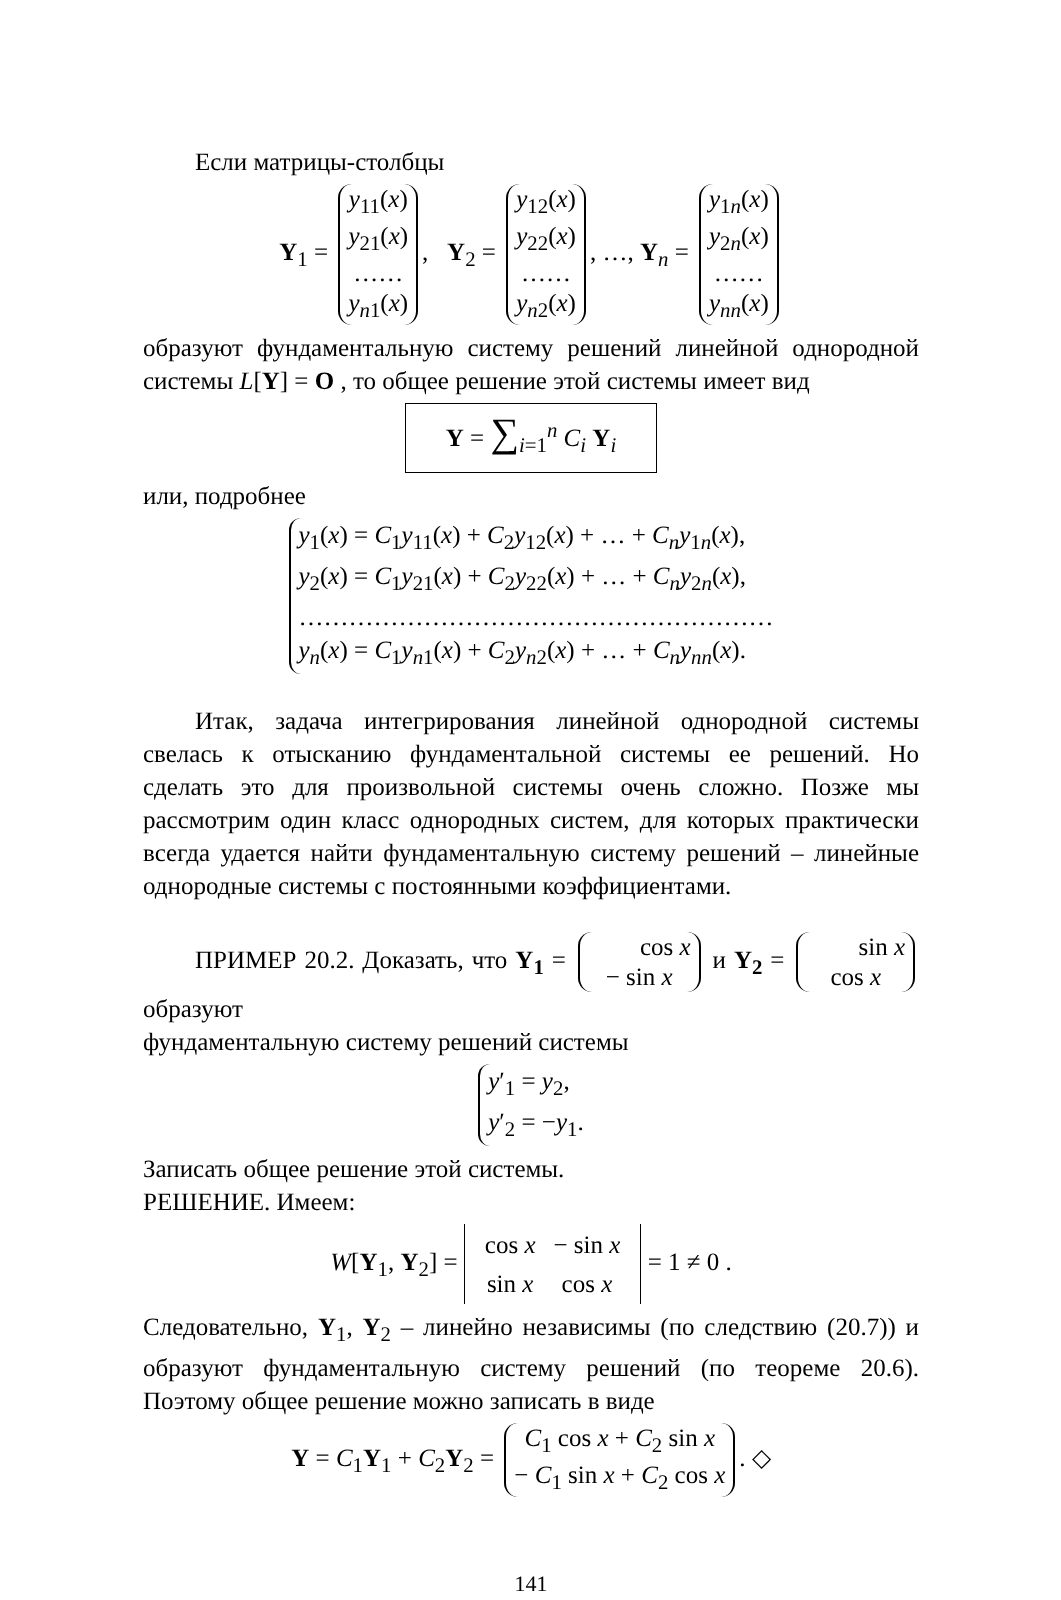Если матрицы-столбцы
Y<sub>1</sub> = y<sub>11</sub>(x)
y<sub>21</sub>(x)
……
y<sub>n1</sub>(x), Y<sub>2</sub> = y<sub>12</sub>(x)
y<sub>22</sub>(x)
……
y<sub>n2</sub>(x), …, Y<sub>n</sub> = y<sub>1n</sub>(x)
y<sub>2n</sub>(x)
……
y<sub>nn</sub>(x)
образуют фундаментальную систему решений линейной однородной системы L[Y] = O , то общее решение этой системы имеет вид
Y = ∑<sub>i=1</sub><sup>n</sup> C<sub>i</sub> Y<sub>i</sub>
или, подробнее
y<sub>1</sub>(x) = C<sub>1</sub>y<sub>11</sub>(x) + C<sub>2</sub>y<sub>12</sub>(x) + … + C<sub>n</sub>y<sub>1n</sub>(x),
y<sub>2</sub>(x) = C<sub>1</sub>y<sub>21</sub>(x) + C<sub>2</sub>y<sub>22</sub>(x) + … + C<sub>n</sub>y<sub>2n</sub>(x),
…………………………………………………
y<sub>n</sub>(x) = C<sub>1</sub>y<sub>n1</sub>(x) + C<sub>2</sub>y<sub>n2</sub>(x) + … + C<sub>n</sub>y<sub>nn</sub>(x).
Итак, задача интегрирования линейной однородной системы свелась к отысканию фундаментальной системы ее решений. Но сделать это для произвольной системы очень сложно. Позже мы рассмотрим один класс однородных систем, для которых практически всегда удается найти фундаментальную систему решений – линейные однородные системы с постоянными коэффициентами.
ПРИМЕР 20.2. Доказать, что Y<sub>1</sub> = cos x
− sin x и Y<sub>2</sub> = sin x
cos x образуют
фундаментальную систему решений системы
y′<sub>1</sub> = y<sub>2</sub>,
y′<sub>2</sub> = −y<sub>1</sub>.
Записать общее решение этой системы.
РЕШЕНИЕ. Имеем:
W[Y<sub>1</sub>, Y<sub>2</sub>] =
| cos x | − sin x |
| sin x | cos x |
= 1 ≠ 0 .
Следовательно, Y<sub>1</sub>, Y<sub>2</sub> – линейно независимы (по следствию (20.7)) и образуют фундаментальную систему решений (по теореме 20.6). Поэтому общее решение можно записать в виде
Y = C<sub>1</sub>Y<sub>1</sub> + C<sub>2</sub>Y<sub>2</sub> = C<sub>1</sub> cos x + C<sub>2</sub> sin x
− C<sub>1</sub> sin x + C<sub>2</sub> cos x. ◇
141